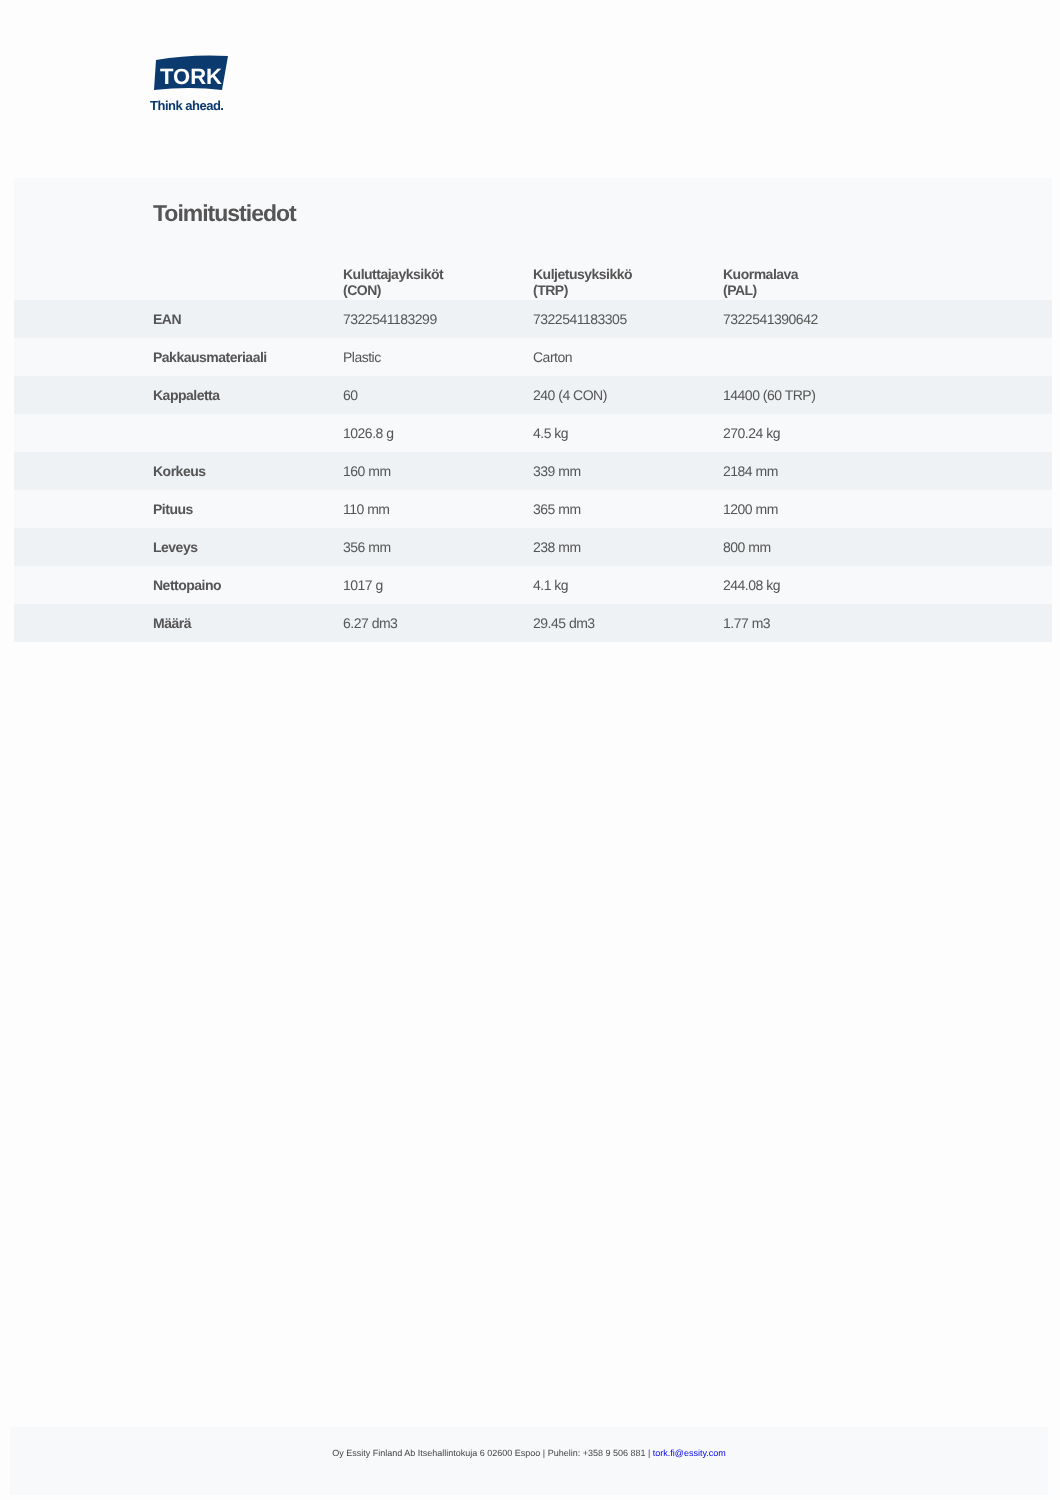TORK
Think ahead.
Toimitustiedot
| | Kuluttajayksiköt (CON) | Kuljetusyksikkö (TRP) | Kuormalava (PAL) |
| --- | --- | --- | --- |
| EAN | 7322541183299 | 7322541183305 | 7322541390642 |
| Pakkausmateriaali | Plastic | Carton | |
| Kappaletta | 60 | 240 (4 CON) | 14400 (60 TRP) |
| | 1026.8 g | 4.5 kg | 270.24 kg |
| Korkeus | 160 mm | 339 mm | 2184 mm |
| Pituus | 110 mm | 365 mm | 1200 mm |
| Leveys | 356 mm | 238 mm | 800 mm |
| Nettopaino | 1017 g | 4.1 kg | 244.08 kg |
| Määrä | 6.27 dm3 | 29.45 dm3 | 1.77 m3 |
Oy Essity Finland Ab Itsehallintokuja 6 02600 Espoo | Puhelin: +358 9 506 881 | tork.fi@essity.com